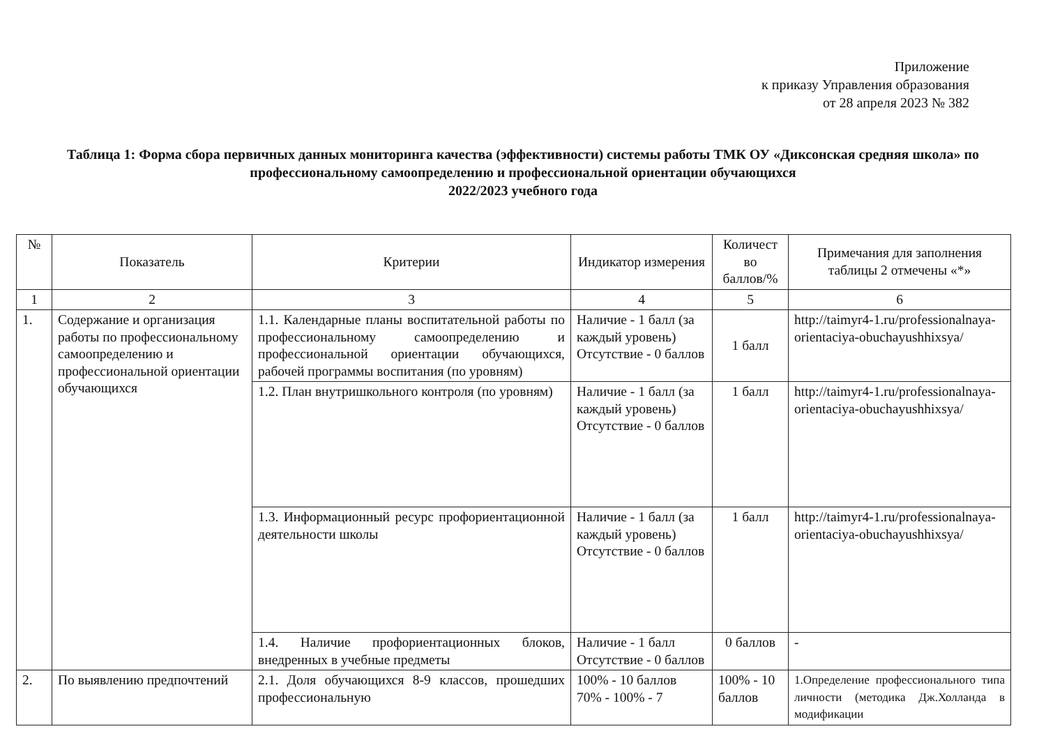Приложение
к приказу Управления образования
от 28 апреля 2023 № 382
Таблица 1: Форма сбора первичных данных мониторинга качества (эффективности) системы работы ТМК ОУ «Диксонская средняя школа» по профессиональному самоопределению и профессиональной ориентации обучающихся
2022/2023 учебного года
| № | Показатель | Критерии | Индикатор измерения | Количест во баллов/% | Примечания для заполнения таблицы 2 отмечены «*» |
| --- | --- | --- | --- | --- | --- |
| 1 | 2 | 3 | 4 | 5 | 6 |
| 1. | Содержание и организация работы по профессиональному самоопределению и профессиональной ориентации обучающихся | 1.1. Календарные планы воспитательной работы по профессиональному самоопределению и профессиональной ориентации обучающихся, рабочей программы воспитания (по уровням) | Наличие - 1 балл (за каждый уровень) Отсутствие - 0 баллов | 1 балл | http://taimyr4-1.ru/professionalnaya-orientaciya-obuchayushhixsya/ |
| | | 1.2. План внутришкольного контроля (по уровням) | Наличие - 1 балл (за каждый уровень) Отсутствие - 0 баллов | 1 балл | http://taimyr4-1.ru/professionalnaya-orientaciya-obuchayushhixsya/ |
| | | 1.3. Информационный ресурс профориентационной деятельности школы | Наличие - 1 балл (за каждый уровень) Отсутствие - 0 баллов | 1 балл | http://taimyr4-1.ru/professionalnaya-orientaciya-obuchayushhixsya/ |
| | | 1.4. Наличие профориентационных блоков, внедренных в учебные предметы | Наличие - 1 балл Отсутствие - 0 баллов | 0 баллов | - |
| 2. | По выявлению предпочтений | 2.1. Доля обучающихся 8-9 классов, прошедших профессиональную | 100% - 10 баллов 70% - 100% - 7 | 100% - 10 баллов | 1.Определение профессионального типа личности (методика Дж.Холланда в модификации |